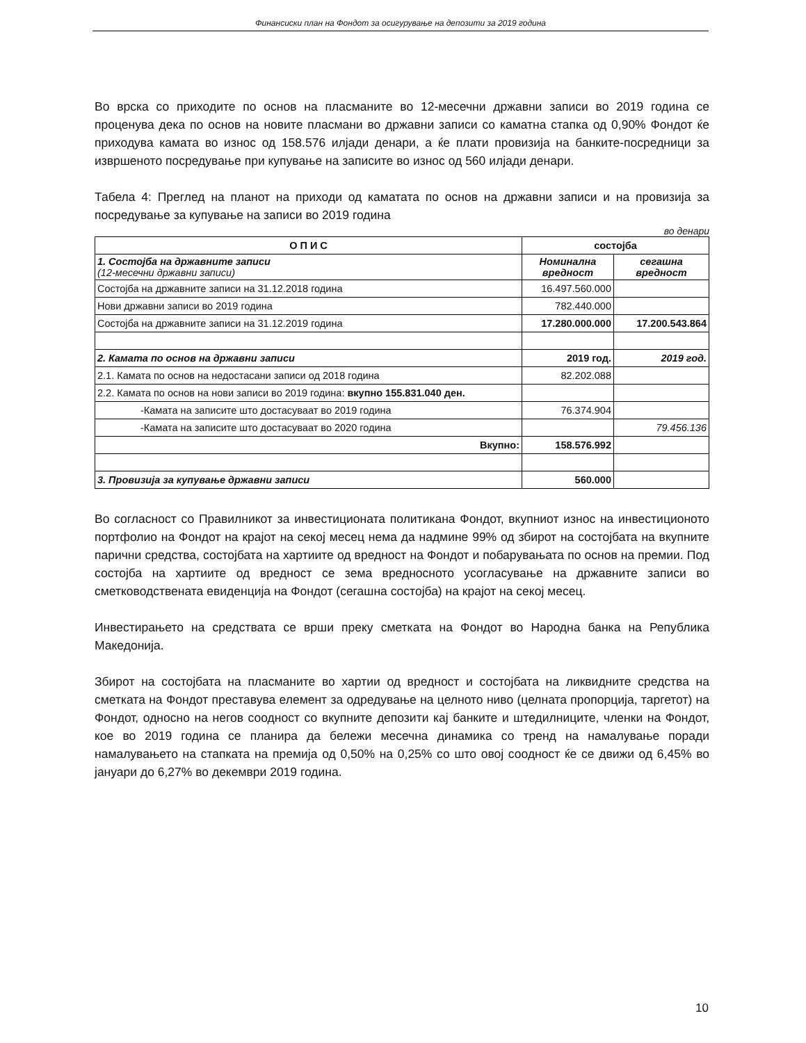Финансиски план на Фондот за осигурување на депозити за 2019 година
Во врска со приходите по основ на пласманите во 12-месечни државни записи во 2019 година се проценува дека по основ на новите пласмани во државни записи со каматна стапка од 0,90% Фондот ќе приходува камата во износ од 158.576 илјади денари, а ќе плати провизија на банките-посредници за извршеното посредување при купување на записите во износ од 560 илјади денари.
Табела 4: Преглед на планот на приходи од каматата по основ на државни записи и на провизија за посредување за купување на записи во 2019 година
во денари
| О П И С | состојба | |
| --- | --- | --- |
| 1. Состојба на државните записи (12-месечни државни записи) | Номинална вредност | сегашна вредност |
| Состојба на државните записи на 31.12.2018 година | 16.497.560.000 | |
| Нови државни записи во 2019 година | 782.440.000 | |
| Состојба на државните записи на 31.12.2019 година | 17.280.000.000 | 17.200.543.864 |
| 2. Камата по основ на државни записи | 2019 год. | 2019 год. |
| 2.1. Камата по основ на недостасани записи од 2018 година | 82.202.088 | |
| 2.2. Камата по основ на нови записи во 2019 година: вкупно 155.831.040 ден. | | |
| -Камата на записите што достасуваат во 2019 година | 76.374.904 | |
| -Камата на записите што достасуваат во 2020 година | | 79.456.136 |
| Вкупно: | 158.576.992 | |
| 3. Провизија за купување државни записи | 560.000 | |
Во согласност со Правилникот за инвестиционата политикана Фондот, вкупниот износ на инвестиционото портфолио на Фондот на крајот на секој месец нема да надмине 99% од збирот на состојбата на вкупните парични средства, состојбата на хартиите од вредност на Фондот и побарувањата по основ на премии. Под состојба на хартиите од вредност се зема вредносното усогласување на државните записи во сметководствената евиденција на Фондот (сегашна состојба) на крајот на секој месец.
Инвестирањето на средствата се врши преку сметката на Фондот во Народна банка на Република Македонија.
Збирот на состојбата на пласманите во хартии од вредност и состојбата на ликвидните средства на сметката на Фондот преставува елемент за одредување на целното ниво (целната пропорција, таргетот) на Фондот, односно на негов соодност со вкупните депозити кај банките и штедилниците, членки на Фондот, кое во 2019 година се планира да бележи месечна динамика со тренд на намалување поради намалувањето на стапката на премија од 0,50% на 0,25% со што овој соодност ќе се движи од 6,45% во јануари до 6,27% во декември 2019 година.
10